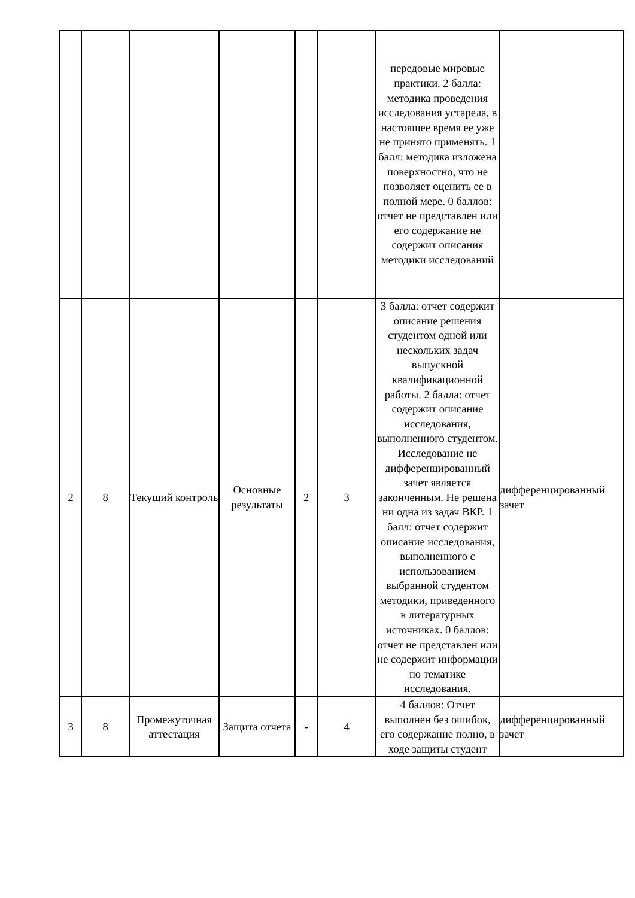| | | | | | | передовые мировые практики. 2 балла: методика проведения исследования устарела, в настоящее время ее уже не принято применять. 1 балл: методика изложена поверхностно, что не позволяет оценить ее в полной мере. 0 баллов: отчет не представлен или его содержание не содержит описания методики исследований | |
| 2 | 8 | Текущий контроль | Основные результаты | 2 | 3 | 3 балла: отчет содержит описание решения студентом одной или нескольких задач выпускной квалификационной работы. 2 балла: отчет содержит описание исследования, выполненного студентом. Исследование не дифференцированный зачет является законченным. Не решена ни одна из задач ВКР. 1 балл: отчет содержит описание исследования, выполненного с использованием выбранной студентом методики, приведенного в литературных источниках. 0 баллов: отчет не представлен или не содержит информации по тематике исследования. | дифференцированный зачет |
| 3 | 8 | Промежуточная аттестация | Защита отчета | - | 4 | 4 баллов: Отчет выполнен без ошибок, его содержание полно, в ходе защиты студент | дифференцированный зачет |